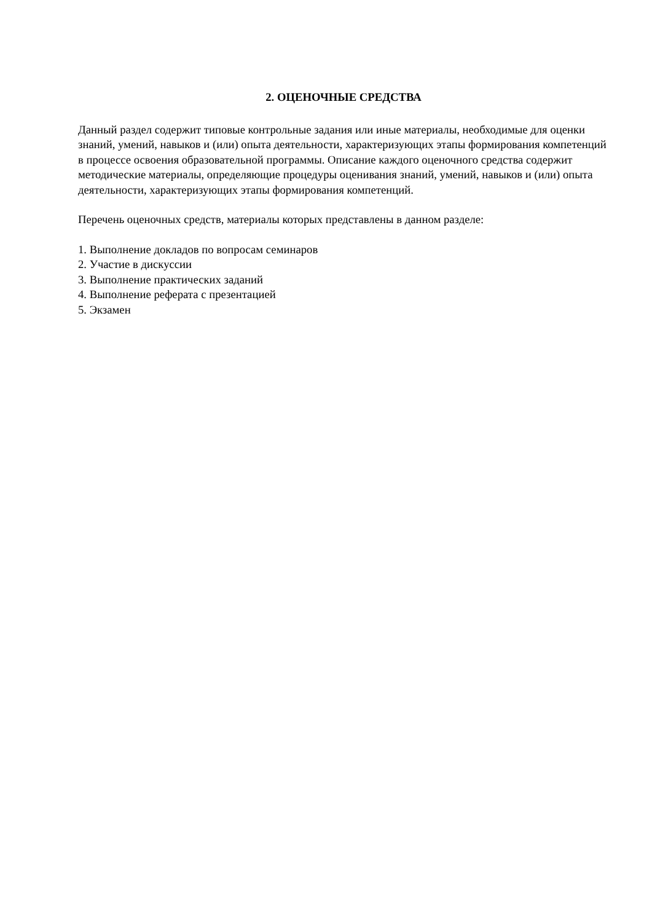2. ОЦЕНОЧНЫЕ СРЕДСТВА
Данный раздел содержит типовые контрольные задания или иные материалы, необходимые для оценки знаний, умений, навыков и (или) опыта деятельности, характеризующих этапы формирования компетенций в процессе освоения образовательной программы. Описание каждого оценочного средства содержит методические материалы, определяющие процедуры оценивания знаний, умений, навыков и (или) опыта деятельности, характеризующих этапы формирования компетенций.
Перечень оценочных средств, материалы которых представлены в данном разделе:
1. Выполнение докладов по вопросам семинаров
2. Участие в дискуссии
3. Выполнение практических заданий
4. Выполнение реферата с презентацией
5. Экзамен